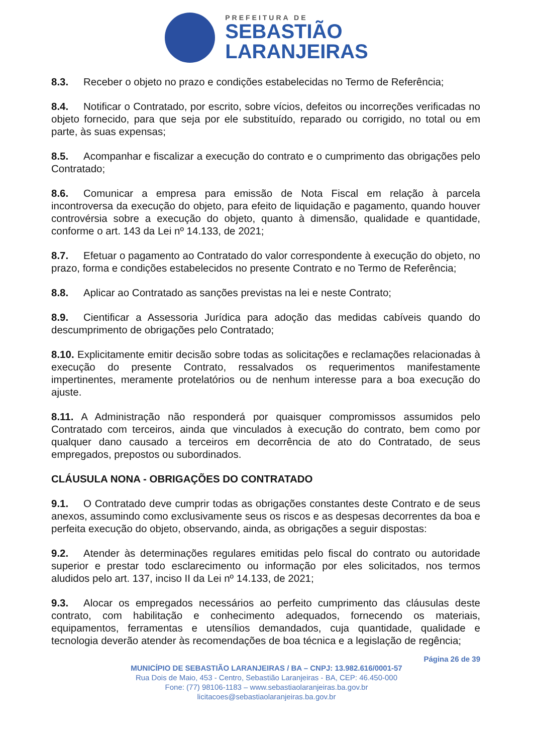PREFEITURA DE
SEBASTIÃO
LARANJEIRAS
8.3. Receber o objeto no prazo e condições estabelecidas no Termo de Referência;
8.4. Notificar o Contratado, por escrito, sobre vícios, defeitos ou incorreções verificadas no objeto fornecido, para que seja por ele substituído, reparado ou corrigido, no total ou em parte, às suas expensas;
8.5. Acompanhar e fiscalizar a execução do contrato e o cumprimento das obrigações pelo Contratado;
8.6. Comunicar a empresa para emissão de Nota Fiscal em relação à parcela incontroversa da execução do objeto, para efeito de liquidação e pagamento, quando houver controvérsia sobre a execução do objeto, quanto à dimensão, qualidade e quantidade, conforme o art. 143 da Lei nº 14.133, de 2021;
8.7. Efetuar o pagamento ao Contratado do valor correspondente à execução do objeto, no prazo, forma e condições estabelecidos no presente Contrato e no Termo de Referência;
8.8. Aplicar ao Contratado as sanções previstas na lei e neste Contrato;
8.9. Cientificar a Assessoria Jurídica para adoção das medidas cabíveis quando do descumprimento de obrigações pelo Contratado;
8.10. Explicitamente emitir decisão sobre todas as solicitações e reclamações relacionadas à execução do presente Contrato, ressalvados os requerimentos manifestamente impertinentes, meramente protelatórios ou de nenhum interesse para a boa execução do ajuste.
8.11. A Administração não responderá por quaisquer compromissos assumidos pelo Contratado com terceiros, ainda que vinculados à execução do contrato, bem como por qualquer dano causado a terceiros em decorrência de ato do Contratado, de seus empregados, prepostos ou subordinados.
CLÁUSULA NONA - OBRIGAÇÕES DO CONTRATADO
9.1. O Contratado deve cumprir todas as obrigações constantes deste Contrato e de seus anexos, assumindo como exclusivamente seus os riscos e as despesas decorrentes da boa e perfeita execução do objeto, observando, ainda, as obrigações a seguir dispostas:
9.2. Atender às determinações regulares emitidas pelo fiscal do contrato ou autoridade superior e prestar todo esclarecimento ou informação por eles solicitados, nos termos aludidos pelo art. 137, inciso II da Lei nº 14.133, de 2021;
9.3. Alocar os empregados necessários ao perfeito cumprimento das cláusulas deste contrato, com habilitação e conhecimento adequados, fornecendo os materiais, equipamentos, ferramentas e utensílios demandados, cuja quantidade, qualidade e tecnologia deverão atender às recomendações de boa técnica e a legislação de regência;
Página 26 de 39
MUNICÍPIO DE SEBASTIÃO LARANJEIRAS / BA – CNPJ: 13.982.616/0001-57
Rua Dois de Maio, 453 - Centro, Sebastião Laranjeiras - BA, CEP: 46.450-000
Fone: (77) 98106-1183 – www.sebastiaolaranjeiras.ba.gov.br
licitacoes@sebastiaolaranjeiras.ba.gov.br